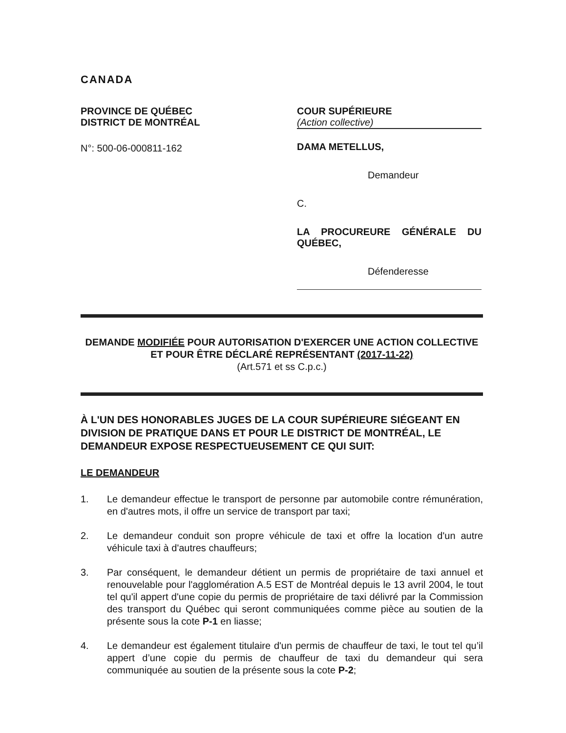CANADA
PROVINCE DE QUÉBEC
DISTRICT DE MONTRÉAL
N°: 500-06-000811-162
COUR SUPÉRIEURE
(Action collective)
DAMA METELLUS,
Demandeur
C.
LA PROCUREURE GÉNÉRALE DU QUÉBEC,
Défenderesse
DEMANDE MODIFIÉE POUR AUTORISATION D'EXERCER UNE ACTION COLLECTIVE ET POUR ÊTRE DÉCLARÉ REPRÉSENTANT (2017-11-22)
(Art.571 et ss C.p.c.)
À L'UN DES HONORABLES JUGES DE LA COUR SUPÉRIEURE SIÉGEANT EN DIVISION DE PRATIQUE DANS ET POUR LE DISTRICT DE MONTRÉAL, LE DEMANDEUR EXPOSE RESPECTUEUSEMENT CE QUI SUIT:
LE DEMANDEUR
1. Le demandeur effectue le transport de personne par automobile contre rémunération, en d'autres mots, il offre un service de transport par taxi;
2. Le demandeur conduit son propre véhicule de taxi et offre la location d'un autre véhicule taxi à d'autres chauffeurs;
3. Par conséquent, le demandeur détient un permis de propriétaire de taxi annuel et renouvelable pour l'agglomération A.5 EST de Montréal depuis le 13 avril 2004, le tout tel qu'il appert d'une copie du permis de propriétaire de taxi délivré par la Commission des transport du Québec qui seront communiquées comme pièce au soutien de la présente sous la cote P-1 en liasse;
4. Le demandeur est également titulaire d'un permis de chauffeur de taxi, le tout tel qu’il appert d’une copie du permis de chauffeur de taxi du demandeur qui sera communiquée au soutien de la présente sous la cote P-2;